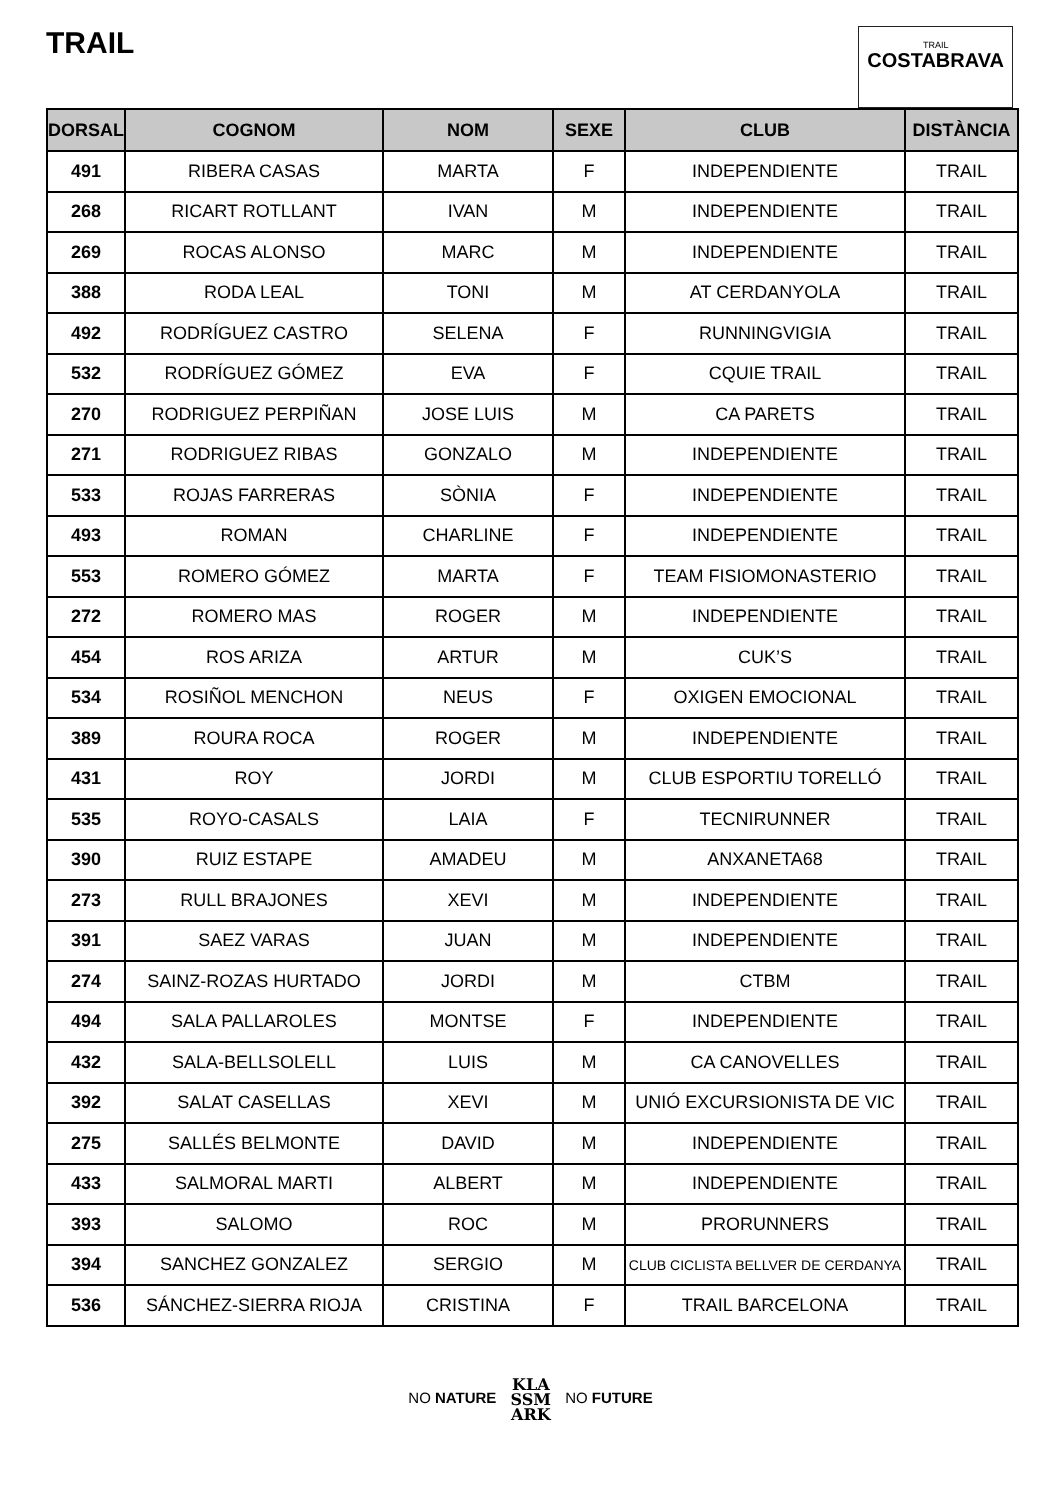TRAIL
TRAIL
COSTABRAVA
| DORSAL | COGNOM | NOM | SEXE | CLUB | DISTÀNCIA |
| --- | --- | --- | --- | --- | --- |
| 491 | RIBERA CASAS | MARTA | F | INDEPENDIENTE | TRAIL |
| 268 | RICART ROTLLANT | IVAN | M | INDEPENDIENTE | TRAIL |
| 269 | ROCAS ALONSO | MARC | M | INDEPENDIENTE | TRAIL |
| 388 | RODA LEAL | TONI | M | AT CERDANYOLA | TRAIL |
| 492 | RODRÍGUEZ CASTRO | SELENA | F | RUNNINGVIGIA | TRAIL |
| 532 | RODRÍGUEZ GÓMEZ | EVA | F | CQUIE TRAIL | TRAIL |
| 270 | RODRIGUEZ PERPIÑAN | JOSE LUIS | M | CA PARETS | TRAIL |
| 271 | RODRIGUEZ RIBAS | GONZALO | M | INDEPENDIENTE | TRAIL |
| 533 | ROJAS FARRERAS | SÒNIA | F | INDEPENDIENTE | TRAIL |
| 493 | ROMAN | CHARLINE | F | INDEPENDIENTE | TRAIL |
| 553 | ROMERO GÓMEZ | MARTA | F | TEAM FISIOMONASTERIO | TRAIL |
| 272 | ROMERO MAS | ROGER | M | INDEPENDIENTE | TRAIL |
| 454 | ROS ARIZA | ARTUR | M | CUK’S | TRAIL |
| 534 | ROSIÑOL MENCHON | NEUS | F | OXIGEN EMOCIONAL | TRAIL |
| 389 | ROURA ROCA | ROGER | M | INDEPENDIENTE | TRAIL |
| 431 | ROY | JORDI | M | CLUB ESPORTIU TORELLÓ | TRAIL |
| 535 | ROYO-CASALS | LAIA | F | TECNIRUNNER | TRAIL |
| 390 | RUIZ ESTAPE | AMADEU | M | ANXANETA68 | TRAIL |
| 273 | RULL BRAJONES | XEVI | M | INDEPENDIENTE | TRAIL |
| 391 | SAEZ VARAS | JUAN | M | INDEPENDIENTE | TRAIL |
| 274 | SAINZ-ROZAS HURTADO | JORDI | M | CTBM | TRAIL |
| 494 | SALA PALLAROLES | MONTSE | F | INDEPENDIENTE | TRAIL |
| 432 | SALA-BELLSOLELL | LUIS | M | CA CANOVELLES | TRAIL |
| 392 | SALAT CASELLAS | XEVI | M | UNIÓ EXCURSIONISTA DE VIC | TRAIL |
| 275 | SALLÉS BELMONTE | DAVID | M | INDEPENDIENTE | TRAIL |
| 433 | SALMORAL MARTI | ALBERT | M | INDEPENDIENTE | TRAIL |
| 393 | SALOMO | ROC | M | PRORUNNERS | TRAIL |
| 394 | SANCHEZ GONZALEZ | SERGIO | M | CLUB CICLISTA BELLVER DE CERDANYA | TRAIL |
| 536 | SÁNCHEZ-SIERRA RIOJA | CRISTINA | F | TRAIL BARCELONA | TRAIL |
NO NATURE KLA
SSM
ARK NO FUTURE